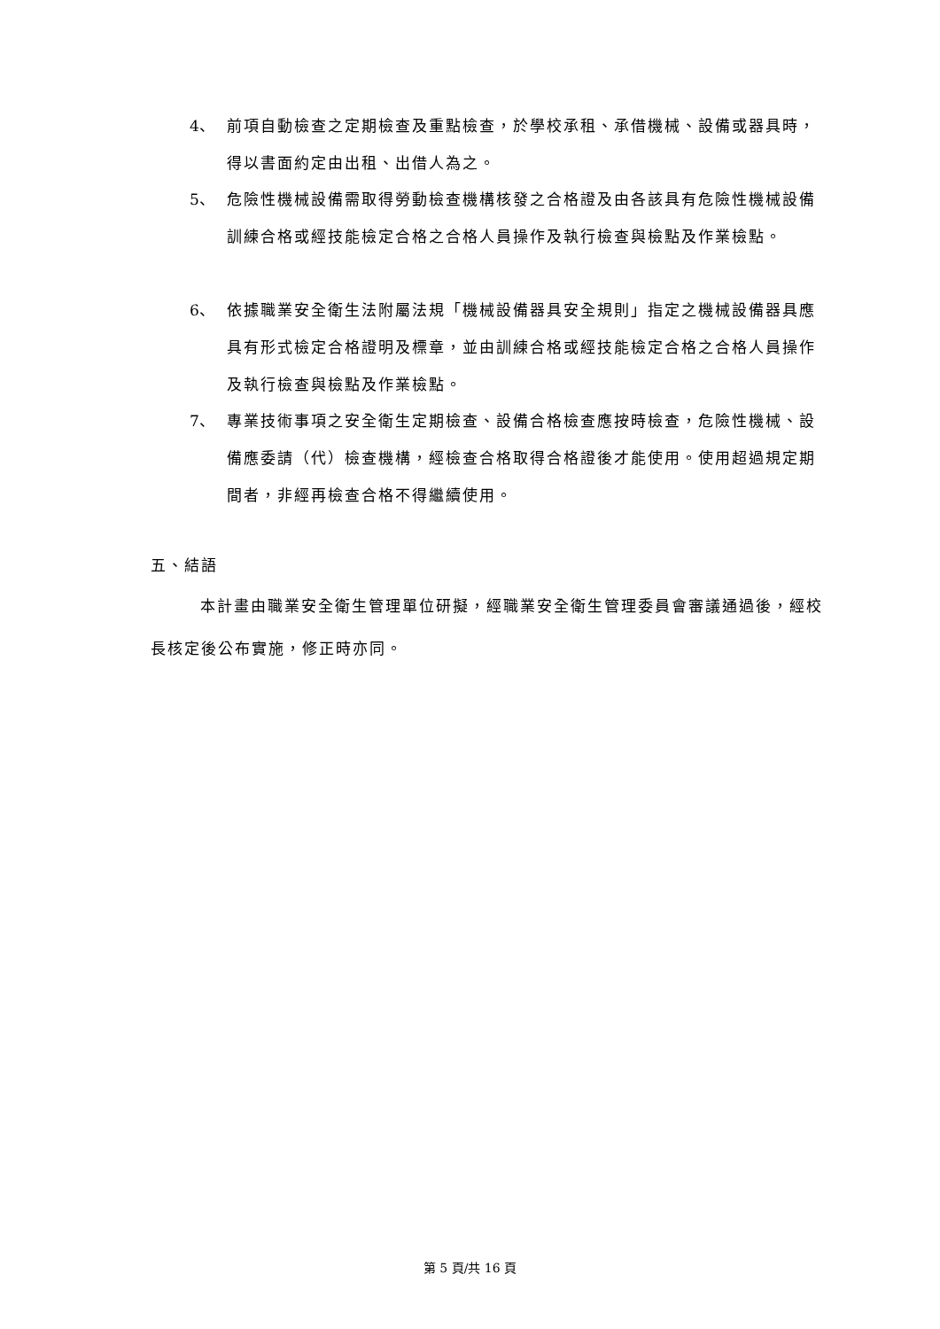4、 前項自動檢查之定期檢查及重點檢查，於學校承租、承借機械、設備或器具時，得以書面約定由出租、出借人為之。
5、 危險性機械設備需取得勞動檢查機構核發之合格證及由各該具有危險性機械設備訓練合格或經技能檢定合格之合格人員操作及執行檢查與檢點及作業檢點。
6、 依據職業安全衛生法附屬法規「機械設備器具安全規則」指定之機械設備器具應具有形式檢定合格證明及標章，並由訓練合格或經技能檢定合格之合格人員操作及執行檢查與檢點及作業檢點。
7、 專業技術事項之安全衛生定期檢查、設備合格檢查應按時檢查，危險性機械、設備應委請（代）檢查機構，經檢查合格取得合格證後才能使用。使用超過規定期間者，非經再檢查合格不得繼續使用。
五、結語
本計畫由職業安全衛生管理單位研擬，經職業安全衛生管理委員會審議通過後，經校長核定後公布實施，修正時亦同。
第 5 頁/共 16 頁